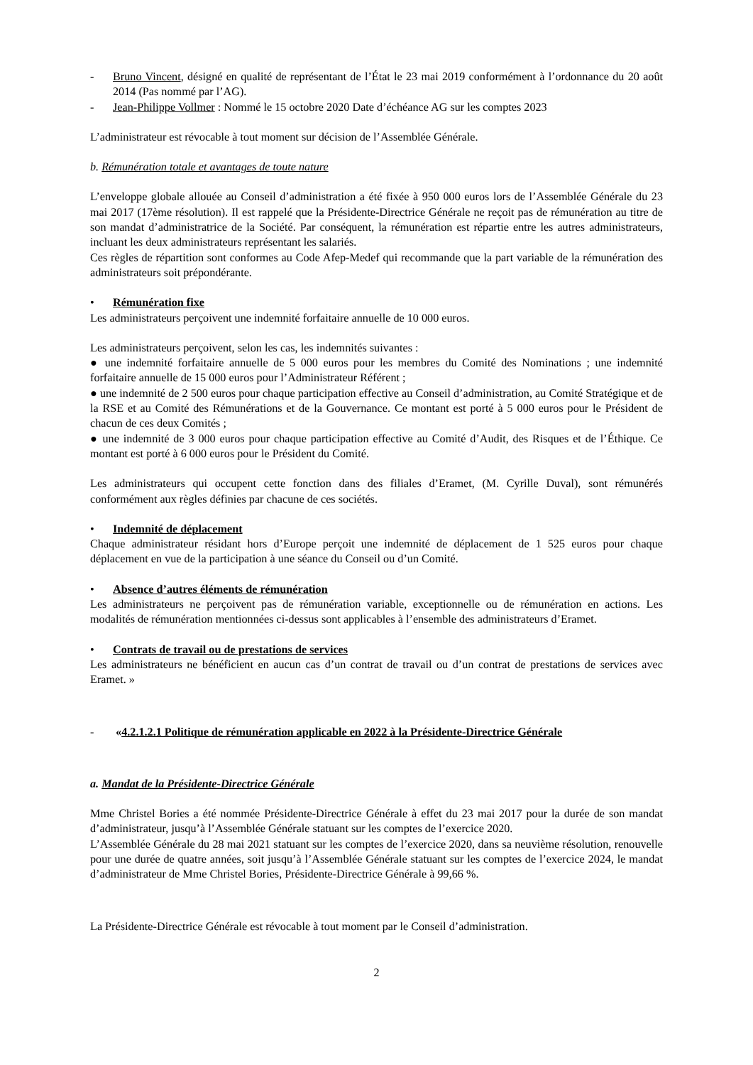- Bruno Vincent, désigné en qualité de représentant de l’État le 23 mai 2019 conformément à l’ordonnance du 20 août 2014 (Pas nommé par l’AG).
- Jean-Philippe Vollmer : Nommé le 15 octobre 2020 Date d’échéance AG sur les comptes 2023
L’administrateur est révocable à tout moment sur décision de l’Assemblée Générale.
b. Rémunération totale et avantages de toute nature
L’enveloppe globale allouée au Conseil d’administration a été fixée à 950 000 euros lors de l’Assemblée Générale du 23 mai 2017 (17ème résolution). Il est rappelé que la Présidente-Directrice Générale ne reçoit pas de rémunération au titre de son mandat d’administratrice de la Société. Par conséquent, la rémunération est répartie entre les autres administrateurs, incluant les deux administrateurs représentant les salariés.
Ces règles de répartition sont conformes au Code Afep-Medef qui recommande que la part variable de la rémunération des administrateurs soit prépondérante.
• Rémunération fixe
Les administrateurs perçoivent une indemnité forfaitaire annuelle de 10 000 euros.
Les administrateurs perçoivent, selon les cas, les indemnités suivantes :
● une indemnité forfaitaire annuelle de 5 000 euros pour les membres du Comité des Nominations ; une indemnité forfaitaire annuelle de 15 000 euros pour l’Administrateur Référent ;
● une indemnité de 2 500 euros pour chaque participation effective au Conseil d’administration, au Comité Stratégique et de la RSE et au Comité des Rémunérations et de la Gouvernance. Ce montant est porté à 5 000 euros pour le Président de chacun de ces deux Comités ;
● une indemnité de 3 000 euros pour chaque participation effective au Comité d’Audit, des Risques et de l’Éthique. Ce montant est porté à 6 000 euros pour le Président du Comité.
Les administrateurs qui occupent cette fonction dans des filiales d’Eramet, (M. Cyrille Duval), sont rémunérés conformément aux règles définies par chacune de ces sociétés.
• Indemnité de déplacement
Chaque administrateur résidant hors d’Europe perçoit une indemnité de déplacement de 1 525 euros pour chaque déplacement en vue de la participation à une séance du Conseil ou d’un Comité.
• Absence d’autres éléments de rémunération
Les administrateurs ne perçoivent pas de rémunération variable, exceptionnelle ou de rémunération en actions. Les modalités de rémunération mentionnées ci-dessus sont applicables à l’ensemble des administrateurs d’Eramet.
• Contrats de travail ou de prestations de services
Les administrateurs ne bénéficient en aucun cas d’un contrat de travail ou d’un contrat de prestations de services avec Eramet. »
- « 4.2.1.2.1 Politique de rémunération applicable en 2022 à la Présidente-Directrice Générale
a. Mandat de la Présidente-Directrice Générale
Mme Christel Bories a été nommée Présidente-Directrice Générale à effet du 23 mai 2017 pour la durée de son mandat d’administrateur, jusqu’à l’Assemblée Générale statuant sur les comptes de l’exercice 2020.
L’Assemblée Générale du 28 mai 2021 statuant sur les comptes de l’exercice 2020, dans sa neuvième résolution, renouvelle pour une durée de quatre années, soit jusqu’à l’Assemblée Générale statuant sur les comptes de l’exercice 2024, le mandat d’administrateur de Mme Christel Bories, Présidente-Directrice Générale à 99,66 %.
La Présidente-Directrice Générale est révocable à tout moment par le Conseil d’administration.
2